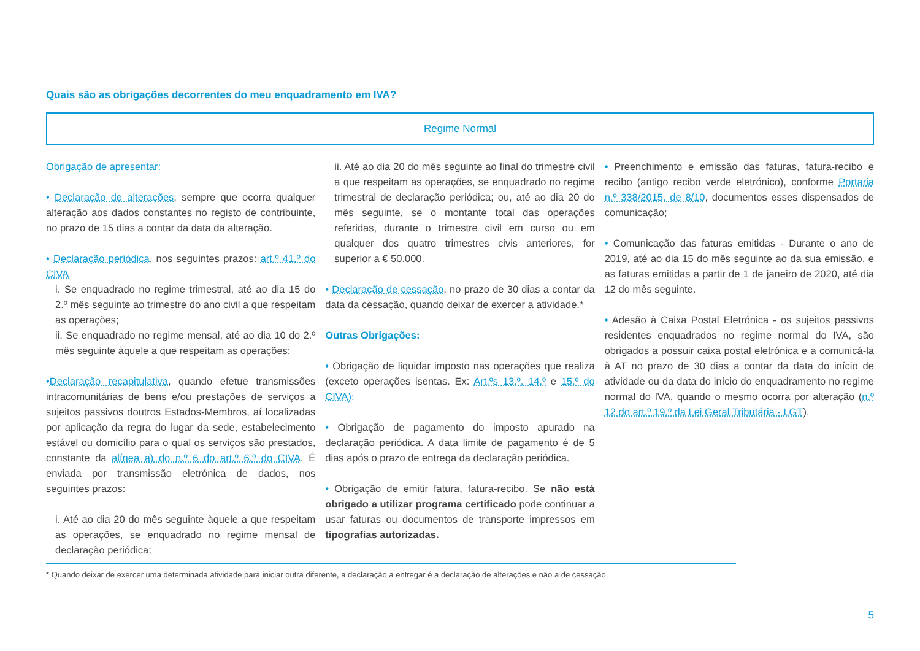Quais são as obrigações decorrentes do meu enquadramento em IVA?
Regime Normal
Obrigação de apresentar:
• Declaração de alterações, sempre que ocorra qualquer alteração aos dados constantes no registo de contribuinte, no prazo de 15 dias a contar da data da alteração.
• Declaração periódica, nos seguintes prazos: art.º 41.º do CIVA
i. Se enquadrado no regime trimestral, até ao dia 15 do 2.º mês seguinte ao trimestre do ano civil a que respeitam as operações;
ii. Se enquadrado no regime mensal, até ao dia 10 do 2.º mês seguinte àquele a que respeitam as operações;
•Declaração recapitulativa, quando efetue transmissões intracomunitárias de bens e/ou prestações de serviços a sujeitos passivos doutros Estados-Membros, aí localizadas por aplicação da regra do lugar da sede, estabelecimento estável ou domicílio para o qual os serviços são prestados, constante da alínea a) do n.º 6 do art.º 6.º do CIVA. É enviada por transmissão eletrónica de dados, nos seguintes prazos:
i. Até ao dia 20 do mês seguinte àquele a que respeitam as operações, se enquadrado no regime mensal de declaração periódica;
ii. Até ao dia 20 do mês seguinte ao final do trimestre civil a que respeitam as operações, se enquadrado no regime trimestral de declaração periódica; ou, até ao dia 20 do mês seguinte, se o montante total das operações referidas, durante o trimestre civil em curso ou em qualquer dos quatro trimestres civis anteriores, for superior a € 50.000.
• Declaração de cessação, no prazo de 30 dias a contar da data da cessação, quando deixar de exercer a atividade.*
Outras Obrigações:
• Obrigação de liquidar imposto nas operações que realiza (exceto operações isentas. Ex: Art.ºs 13.º, 14.º e 15.º do CIVA);
• Obrigação de pagamento do imposto apurado na declaração periódica. A data limite de pagamento é de 5 dias após o prazo de entrega da declaração periódica.
• Obrigação de emitir fatura, fatura-recibo. Se não está obrigado a utilizar programa certificado pode continuar a usar faturas ou documentos de transporte impressos em tipografias autorizadas.
• Preenchimento e emissão das faturas, fatura-recibo e recibo (antigo recibo verde eletrónico), conforme Portaria n.º 338/2015, de 8/10, documentos esses dispensados de comunicação;
• Comunicação das faturas emitidas - Durante o ano de 2019, até ao dia 15 do mês seguinte ao da sua emissão, e as faturas emitidas a partir de 1 de janeiro de 2020, até dia 12 do mês seguinte.
• Adesão à Caixa Postal Eletrónica - os sujeitos passivos residentes enquadrados no regime normal do IVA, são obrigados a possuir caixa postal eletrónica e a comunicá-la à AT no prazo de 30 dias a contar da data do início de atividade ou da data do início do enquadramento no regime normal do IVA, quando o mesmo ocorra por alteração (n.º 12 do art.º 19.º da Lei Geral Tributária - LGT).
* Quando deixar de exercer uma determinada atividade para iniciar outra diferente, a declaração a entregar é a declaração de alterações e não a de cessação.
5